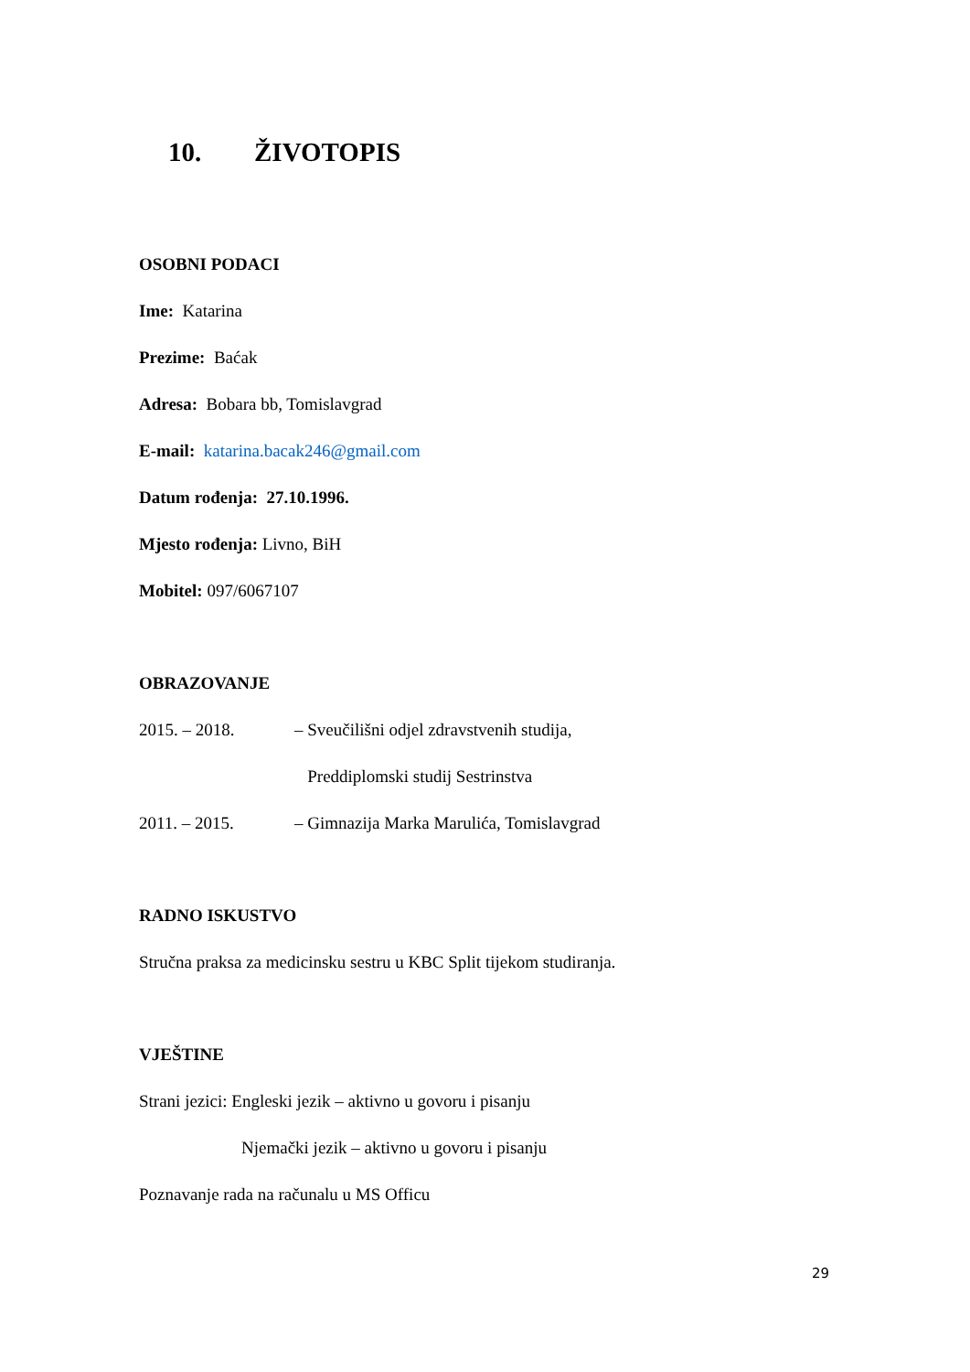10. ŽIVOTOPIS
OSOBNI PODACI
Ime: Katarina
Prezime: Baćak
Adresa: Bobara bb, Tomislavgrad
E-mail: katarina.bacak246@gmail.com
Datum rođenja: 27.10.1996.
Mjesto rođenja: Livno, BiH
Mobitel: 097/6067107
OBRAZOVANJE
2015. – 2018. – Sveučilišni odjel zdravstvenih studija,
Preddiplomski studij Sestrinstva
2011. – 2015. – Gimnazija Marka Marulića, Tomislavgrad
RADNO ISKUSTVO
Stručna praksa za medicinsku sestru u KBC Split tijekom studiranja.
VJEŠTINE
Strani jezici: Engleski jezik – aktivno u govoru i pisanju
Njemački jezik – aktivno u govoru i pisanju
Poznavanje rada na računalu u MS Officu
29